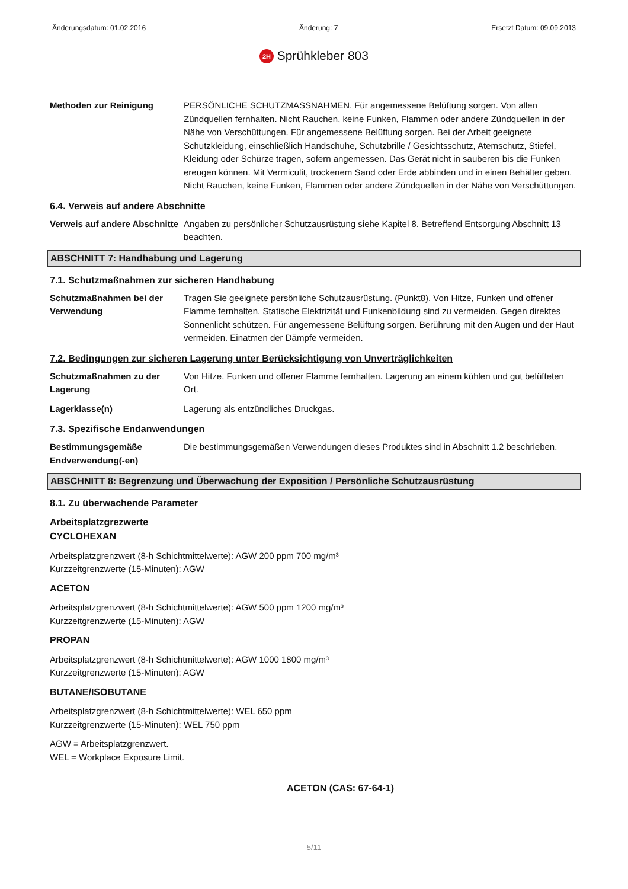Änderungsdatum: 01.02.2016 Änderung: 7 Ersetzt Datum: 09.09.2013
2H Sprühkleber 803
Methoden zur Reinigung PERSÖNLICHE SCHUTZMASSNAHMEN. Für angemessene Belüftung sorgen. Von allen Zündquellen fernhalten. Nicht Rauchen, keine Funken, Flammen oder andere Zündquellen in der Nähe von Verschüttungen. Für angemessene Belüftung sorgen. Bei der Arbeit geeignete Schutzkleidung, einschließlich Handschuhe, Schutzbrille / Gesichtsschutz, Atemschutz, Stiefel, Kleidung oder Schürze tragen, sofern angemessen. Das Gerät nicht in sauberen bis die Funken ereugen können. Mit Vermiculit, trockenem Sand oder Erde abbinden und in einen Behälter geben. Nicht Rauchen, keine Funken, Flammen oder andere Zündquellen in der Nähe von Verschüttungen.
6.4. Verweis auf andere Abschnitte
Verweis auf andere Abschnitte
Angaben zu persönlicher Schutzausrüstung siehe Kapitel 8. Betreffend Entsorgung Abschnitt 13 beachten.
ABSCHNITT 7: Handhabung und Lagerung
7.1. Schutzmaßnahmen zur sicheren Handhabung
Schutzmaßnahmen bei der Verwendung
Tragen Sie geeignete persönliche Schutzausrüstung. (Punkt8). Von Hitze, Funken und offener Flamme fernhalten. Statische Elektrizität und Funkenbildung sind zu vermeiden. Gegen direktes Sonnenlicht schützen. Für angemessene Belüftung sorgen. Berührung mit den Augen und der Haut vermeiden. Einatmen der Dämpfe vermeiden.
7.2. Bedingungen zur sicheren Lagerung unter Berücksichtigung von Unverträglichkeiten
Schutzmaßnahmen zu der Lagerung
Von Hitze, Funken und offener Flamme fernhalten. Lagerung an einem kühlen und gut belüfteten Ort.
Lagerklasse(n) Lagerung als entzündliches Druckgas.
7.3. Spezifische Endanwendungen
Bestimmungsgemäße Endverwendung(-en)
Die bestimmungsgemäßen Verwendungen dieses Produktes sind in Abschnitt 1.2 beschrieben.
ABSCHNITT 8: Begrenzung und Überwachung der Exposition / Persönliche Schutzausrüstung
8.1. Zu überwachende Parameter
Arbeitsplatzgrezwerte
CYCLOHEXAN
Arbeitsplatzgrenzwert (8-h Schichtmittelwerte): AGW 200 ppm 700 mg/m³
Kurzzeitgrenzwerte (15-Minuten): AGW
ACETON
Arbeitsplatzgrenzwert (8-h Schichtmittelwerte): AGW 500 ppm 1200 mg/m³
Kurzzeitgrenzwerte (15-Minuten): AGW
PROPAN
Arbeitsplatzgrenzwert (8-h Schichtmittelwerte): AGW 1000 1800 mg/m³
Kurzzeitgrenzwerte (15-Minuten): AGW
BUTANE/ISOBUTANE
Arbeitsplatzgrenzwert (8-h Schichtmittelwerte): WEL 650 ppm
Kurzzeitgrenzwerte (15-Minuten): WEL 750 ppm
AGW = Arbeitsplatzgrenzwert.
WEL = Workplace Exposure Limit.
ACETON (CAS: 67-64-1)
5/11